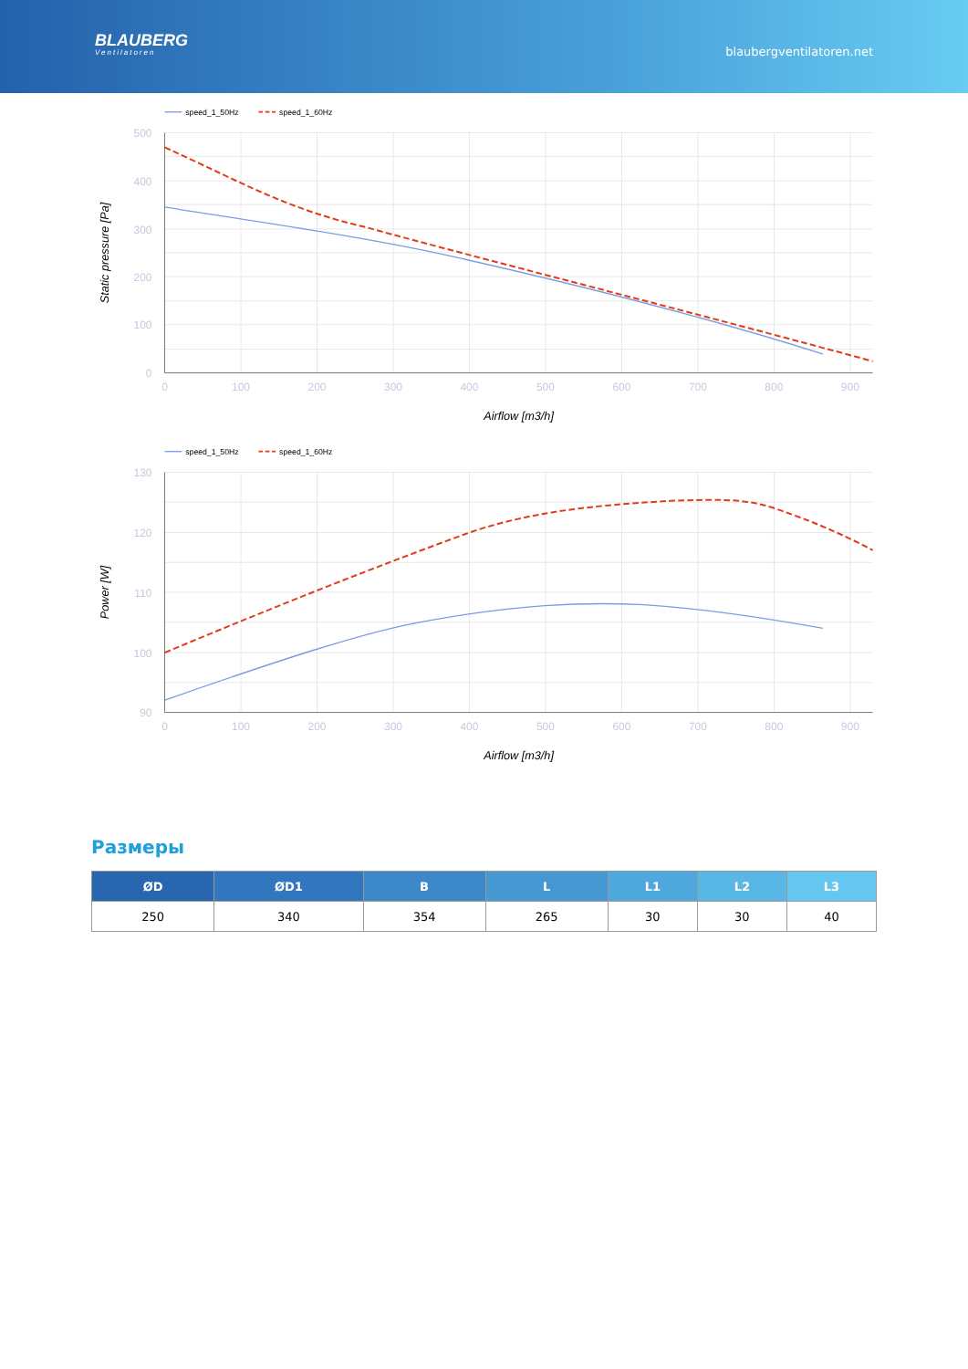BLAUBERG
Ventilatoren
blaubergventilatoren.net
speed_1_50Hz
speed_1_60Hz
500
400
300
200
100
0
0
100
200
300
400
500
600
700
800
900
Airflow [m3/h]
Static pressure [Pa]
speed_1_50Hz
speed_1_60Hz
130
120
110
100
90
0
100
200
300
400
500
600
700
800
900
Airflow [m3/h]
Power [W]
Размеры
| ØD | ØD1 | B | L | L1 | L2 | L3 |
| --- | --- | --- | --- | --- | --- | --- |
| 250 | 340 | 354 | 265 | 30 | 30 | 40 |